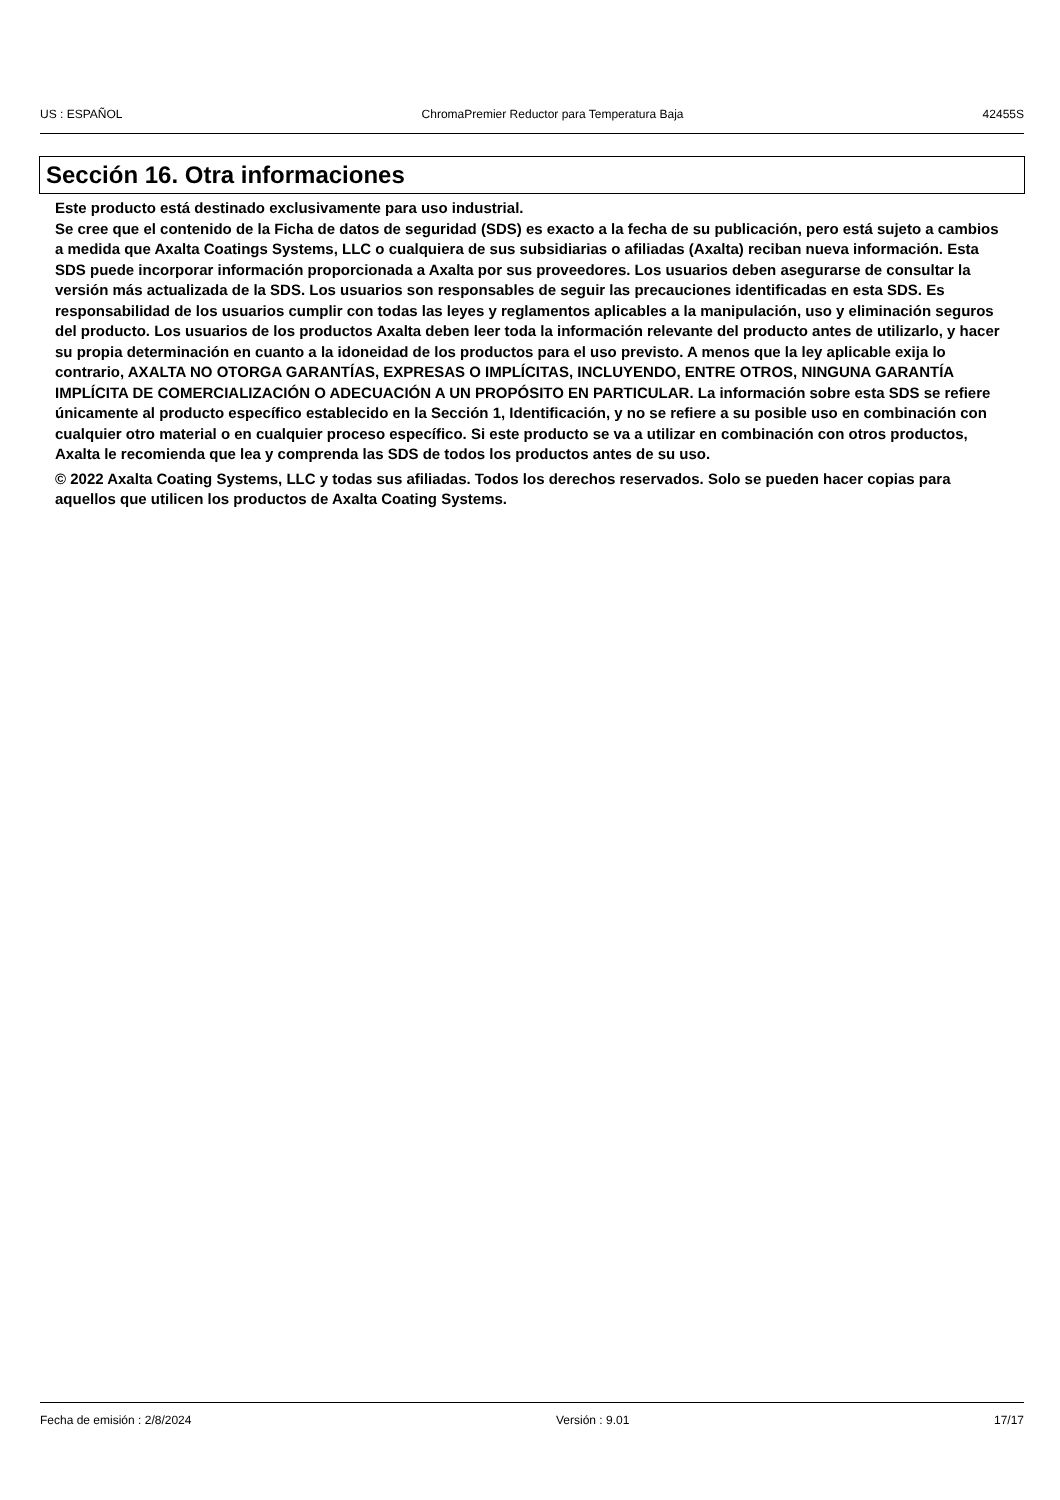US : ESPAÑOL ChromaPremier Reductor para Temperatura Baja 42455S
Sección 16. Otra informaciones
Este producto está destinado exclusivamente para uso industrial.
Se cree que el contenido de la Ficha de datos de seguridad (SDS) es exacto a la fecha de su publicación, pero está sujeto a cambios a medida que Axalta Coatings Systems, LLC o cualquiera de sus subsidiarias o afiliadas (Axalta) reciban nueva información. Esta SDS puede incorporar información proporcionada a Axalta por sus proveedores. Los usuarios deben asegurarse de consultar la versión más actualizada de la SDS. Los usuarios son responsables de seguir las precauciones identificadas en esta SDS. Es responsabilidad de los usuarios cumplir con todas las leyes y reglamentos aplicables a la manipulación, uso y eliminación seguros del producto. Los usuarios de los productos Axalta deben leer toda la información relevante del producto antes de utilizarlo, y hacer su propia determinación en cuanto a la idoneidad de los productos para el uso previsto. A menos que la ley aplicable exija lo contrario, AXALTA NO OTORGA GARANTÍAS, EXPRESAS O IMPLÍCITAS, INCLUYENDO, ENTRE OTROS, NINGUNA GARANTÍA IMPLÍCITA DE COMERCIALIZACIÓN O ADECUACIÓN A UN PROPÓSITO EN PARTICULAR. La información sobre esta SDS se refiere únicamente al producto específico establecido en la Sección 1, Identificación, y no se refiere a su posible uso en combinación con cualquier otro material o en cualquier proceso específico. Si este producto se va a utilizar en combinación con otros productos, Axalta le recomienda que lea y comprenda las SDS de todos los productos antes de su uso.
© 2022 Axalta Coating Systems, LLC y todas sus afiliadas. Todos los derechos reservados. Solo se pueden hacer copias para aquellos que utilicen los productos de Axalta Coating Systems.
Fecha de emisión : 2/8/2024 Versión : 9.01 17/17